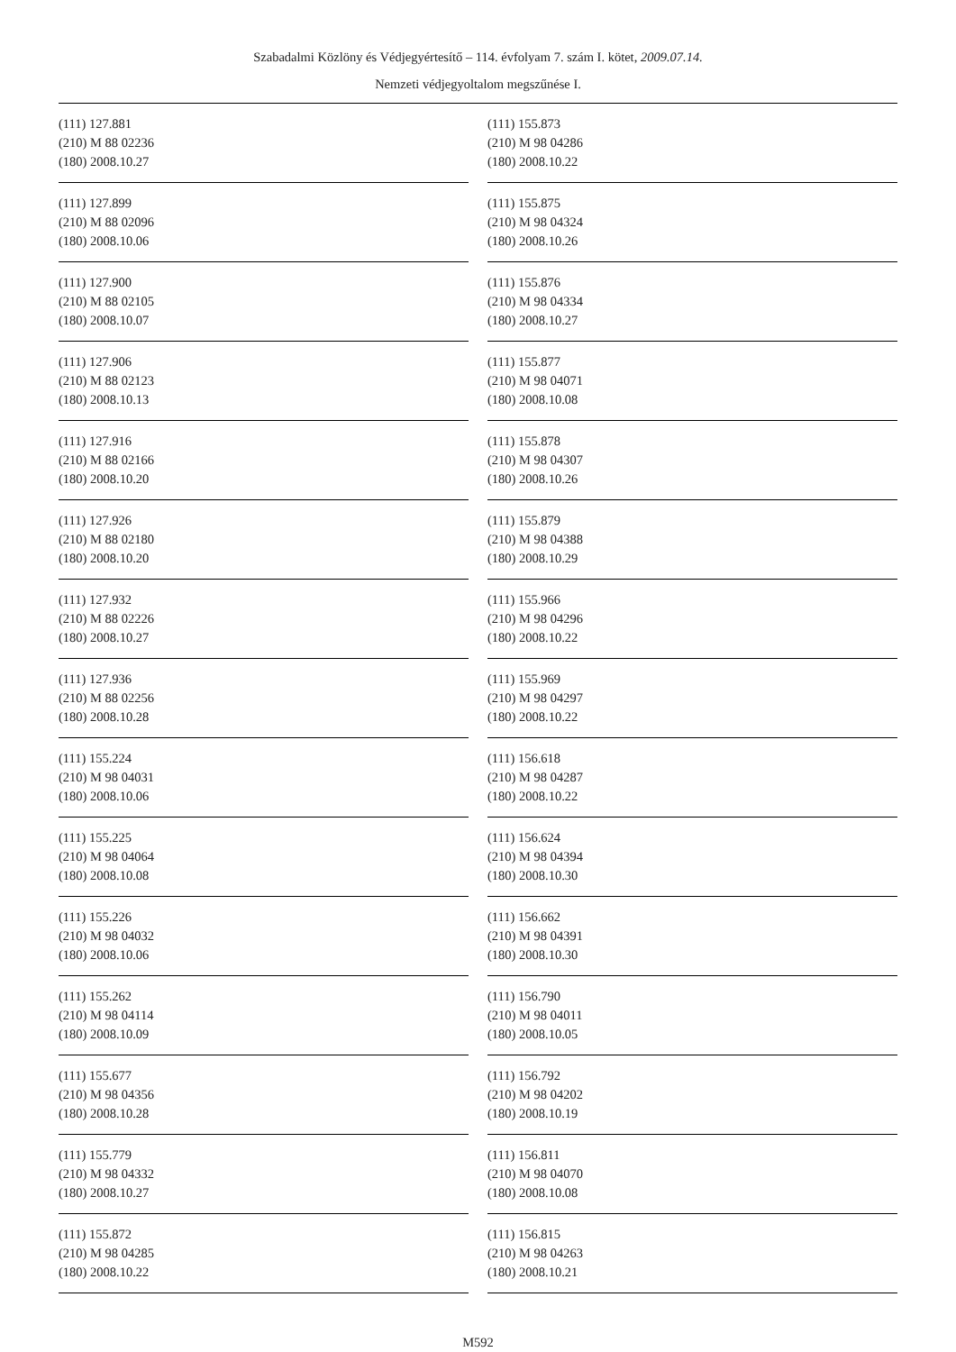Szabadalmi Közlöny és Védjegyértesítő – 114. évfolyam 7. szám I. kötet, 2009.07.14.
Nemzeti védjegyoltalom megszűnése I.
(111) 127.881
(210) M 88 02236
(180) 2008.10.27
(111) 127.899
(210) M 88 02096
(180) 2008.10.06
(111) 127.900
(210) M 88 02105
(180) 2008.10.07
(111) 127.906
(210) M 88 02123
(180) 2008.10.13
(111) 127.916
(210) M 88 02166
(180) 2008.10.20
(111) 127.926
(210) M 88 02180
(180) 2008.10.20
(111) 127.932
(210) M 88 02226
(180) 2008.10.27
(111) 127.936
(210) M 88 02256
(180) 2008.10.28
(111) 155.224
(210) M 98 04031
(180) 2008.10.06
(111) 155.225
(210) M 98 04064
(180) 2008.10.08
(111) 155.226
(210) M 98 04032
(180) 2008.10.06
(111) 155.262
(210) M 98 04114
(180) 2008.10.09
(111) 155.677
(210) M 98 04356
(180) 2008.10.28
(111) 155.779
(210) M 98 04332
(180) 2008.10.27
(111) 155.872
(210) M 98 04285
(180) 2008.10.22
(111) 155.873
(210) M 98 04286
(180) 2008.10.22
(111) 155.875
(210) M 98 04324
(180) 2008.10.26
(111) 155.876
(210) M 98 04334
(180) 2008.10.27
(111) 155.877
(210) M 98 04071
(180) 2008.10.08
(111) 155.878
(210) M 98 04307
(180) 2008.10.26
(111) 155.879
(210) M 98 04388
(180) 2008.10.29
(111) 155.966
(210) M 98 04296
(180) 2008.10.22
(111) 155.969
(210) M 98 04297
(180) 2008.10.22
(111) 156.618
(210) M 98 04287
(180) 2008.10.22
(111) 156.624
(210) M 98 04394
(180) 2008.10.30
(111) 156.662
(210) M 98 04391
(180) 2008.10.30
(111) 156.790
(210) M 98 04011
(180) 2008.10.05
(111) 156.792
(210) M 98 04202
(180) 2008.10.19
(111) 156.811
(210) M 98 04070
(180) 2008.10.08
(111) 156.815
(210) M 98 04263
(180) 2008.10.21
M592